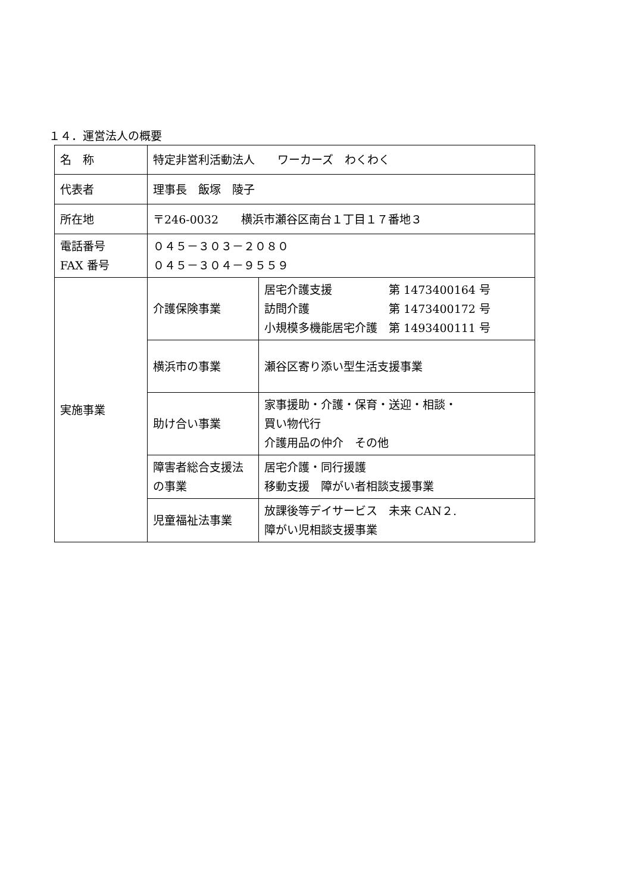１４．運営法人の概要
| 名 称 | 特定非営利活動法人 ワーカーズ わくわく | |
| 代表者 | 理事長 飯塚 陵子 | |
| 所在地 | 〒246-0032 横浜市瀬谷区南台１丁目１７番地３ | |
| 電話番号 FAX 番号 | ０４５－３０３－２０８０ ０４５－３０４－９５５９ | |
| 実施事業 | 介護保険事業 | 居宅介護支援 第 1473400164 号 訪問介護 第 1473400172 号 小規模多機能居宅介護 第 1493400111 号 |
| | 横浜市の事業 | 瀬谷区寄り添い型生活支援事業 |
| | 助け合い事業 | 家事援助・介護・保育・送迎・相談・ 買い物代行 介護用品の仲介 その他 |
| | 障害者総合支援法の事業 | 居宅介護・同行援護 移動支援 障がい者相談支援事業 |
| | 児童福祉法事業 | 放課後等デイサービス 未来 CAN２. 障がい児相談支援事業 |